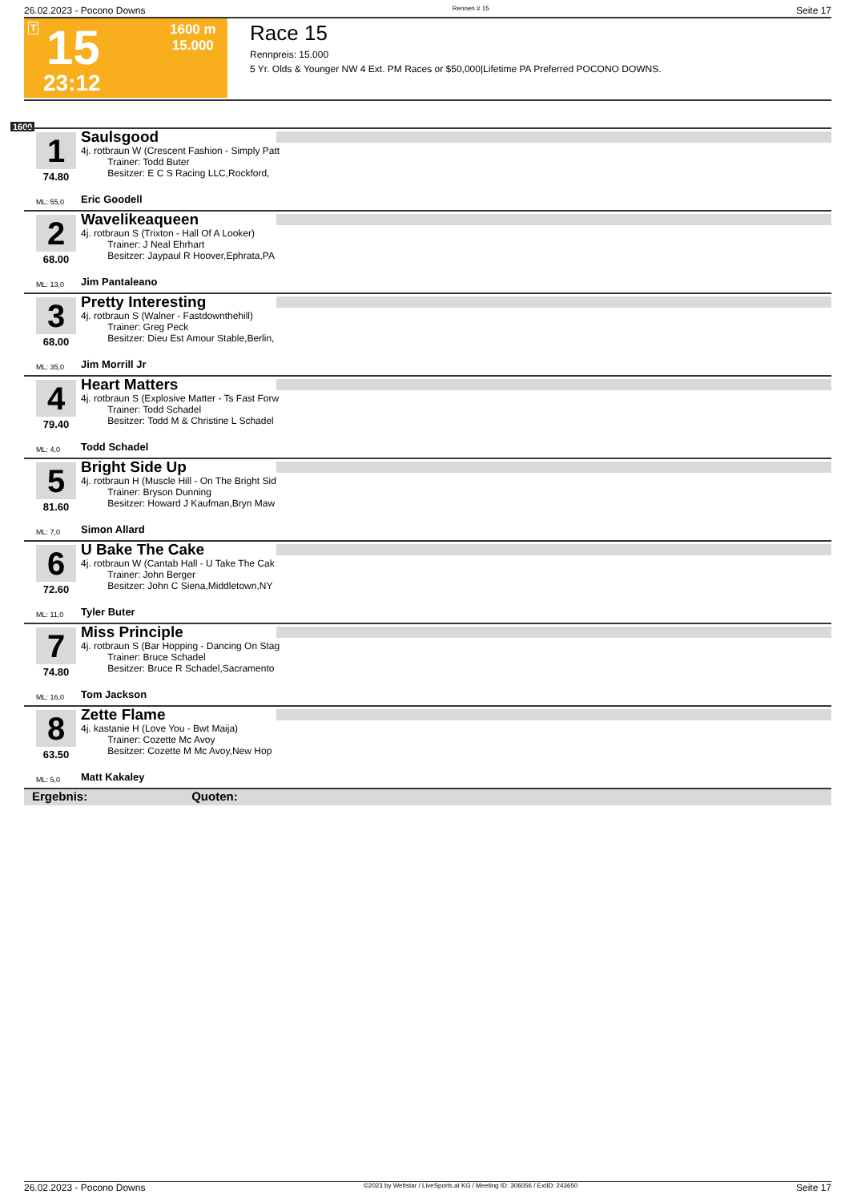26.02.2023 - Pocono Downs Rennen # 15 Seite 17
T 15
1600 m
15.000
23:12
Race 15
Rennpreis: 15.000
5 Yr. Olds & Younger NW 4 Ext. PM Races or $50,000|Lifetime PA Preferred POCONO DOWNS.
1600
1
74.80
ML: 55,0
Saulsgood
4j. rotbraun W (Crescent Fashion - Simply Patt
Trainer: Todd Buter
Besitzer: E C S Racing LLC,Rockford,
Eric Goodell
2
68.00
ML: 13,0
Wavelikeaqueen
4j. rotbraun S (Trixton - Hall Of A Looker)
Trainer: J Neal Ehrhart
Besitzer: Jaypaul R Hoover,Ephrata,PA
Jim Pantaleano
3
68.00
ML: 35,0
Pretty Interesting
4j. rotbraun S (Walner - Fastdownthehill)
Trainer: Greg Peck
Besitzer: Dieu Est Amour Stable,Berlin,
Jim Morrill Jr
4
79.40
ML: 4,0
Heart Matters
4j. rotbraun S (Explosive Matter - Ts Fast Forw
Trainer: Todd Schadel
Besitzer: Todd M & Christine L Schadel
Todd Schadel
5
81.60
ML: 7,0
Bright Side Up
4j. rotbraun H (Muscle Hill - On The Bright Sid
Trainer: Bryson Dunning
Besitzer: Howard J Kaufman,Bryn Maw
Simon Allard
6
72.60
ML: 11,0
U Bake The Cake
4j. rotbraun W (Cantab Hall - U Take The Cak
Trainer: John Berger
Besitzer: John C Siena,Middletown,NY
Tyler Buter
7
74.80
ML: 16,0
Miss Principle
4j. rotbraun S (Bar Hopping - Dancing On Stag
Trainer: Bruce Schadel
Besitzer: Bruce R Schadel,Sacramento
Tom Jackson
8
63.50
ML: 5,0
Zette Flame
4j. kastanie H (Love You - Bwt Maija)
Trainer: Cozette Mc Avoy
Besitzer: Cozette M Mc Avoy,New Hop
Matt Kakaley
Ergebnis: Quoten:
26.02.2023 - Pocono Downs ©2023 by Wettstar / LiveSports.at KG / Meeting ID: 306056 / ExtID: 243650 Seite 17